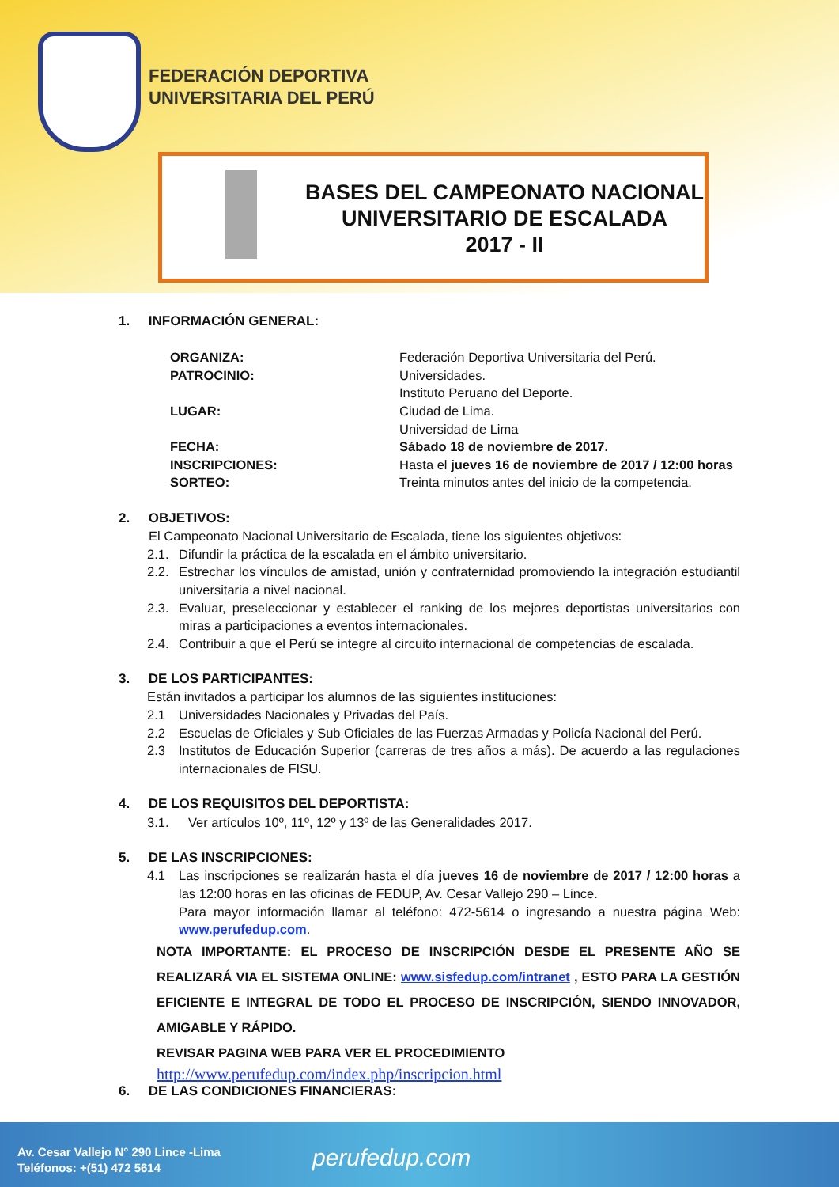FEDERACIÓN DEPORTIVA
UNIVERSITARIA DEL PERÚ
BASES DEL CAMPEONATO NACIONAL
UNIVERSITARIO DE ESCALADA
2017 - II
1. INFORMACIÓN GENERAL:
ORGANIZA: Federación Deportiva Universitaria del Perú.
PATROCINIO: Universidades.
Instituto Peruano del Deporte.
LUGAR: Ciudad de Lima.
Universidad de Lima
FECHA: Sábado 18 de noviembre de 2017.
INSCRIPCIONES: Hasta el jueves 16 de noviembre de 2017 / 12:00 horas
SORTEO: Treinta minutos antes del inicio de la competencia.
2. OBJETIVOS:
El Campeonato Nacional Universitario de Escalada, tiene los siguientes objetivos:
2.1. Difundir la práctica de la escalada en el ámbito universitario.
2.2. Estrechar los vínculos de amistad, unión y confraternidad promoviendo la integración estudiantil universitaria a nivel nacional.
2.3. Evaluar, preseleccionar y establecer el ranking de los mejores deportistas universitarios con miras a participaciones a eventos internacionales.
2.4. Contribuir a que el Perú se integre al circuito internacional de competencias de escalada.
3. DE LOS PARTICIPANTES:
Están invitados a participar los alumnos de las siguientes instituciones:
2.1 Universidades Nacionales y Privadas del País.
2.2 Escuelas de Oficiales y Sub Oficiales de las Fuerzas Armadas y Policía Nacional del Perú.
2.3 Institutos de Educación Superior (carreras de tres años a más). De acuerdo a las regulaciones internacionales de FISU.
4. DE LOS REQUISITOS DEL DEPORTISTA:
3.1. Ver artículos 10º, 11º, 12º y 13º de las Generalidades 2017.
5. DE LAS INSCRIPCIONES:
4.1 Las inscripciones se realizarán hasta el día jueves 16 de noviembre de 2017 / 12:00 horas a las 12:00 horas en las oficinas de FEDUP, Av. Cesar Vallejo 290 – Lince.
Para mayor información llamar al teléfono: 472-5614 o ingresando a nuestra página Web: www.perufedup.com.
NOTA IMPORTANTE: EL PROCESO DE INSCRIPCIÓN DESDE EL PRESENTE AÑO SE REALIZARÁ VIA EL SISTEMA ONLINE: www.sisfedup.com/intranet , ESTO PARA LA GESTIÓN EFICIENTE E INTEGRAL DE TODO EL PROCESO DE INSCRIPCIÓN, SIENDO INNOVADOR, AMIGABLE Y RÁPIDO.
REVISAR PAGINA WEB PARA VER EL PROCEDIMIENTO
http://www.perufedup.com/index.php/inscripcion.html
6. DE LAS CONDICIONES FINANCIERAS:
Av. Cesar Vallejo N° 290 Lince -Lima
Teléfonos: +(51) 472 5614
perufedup.com